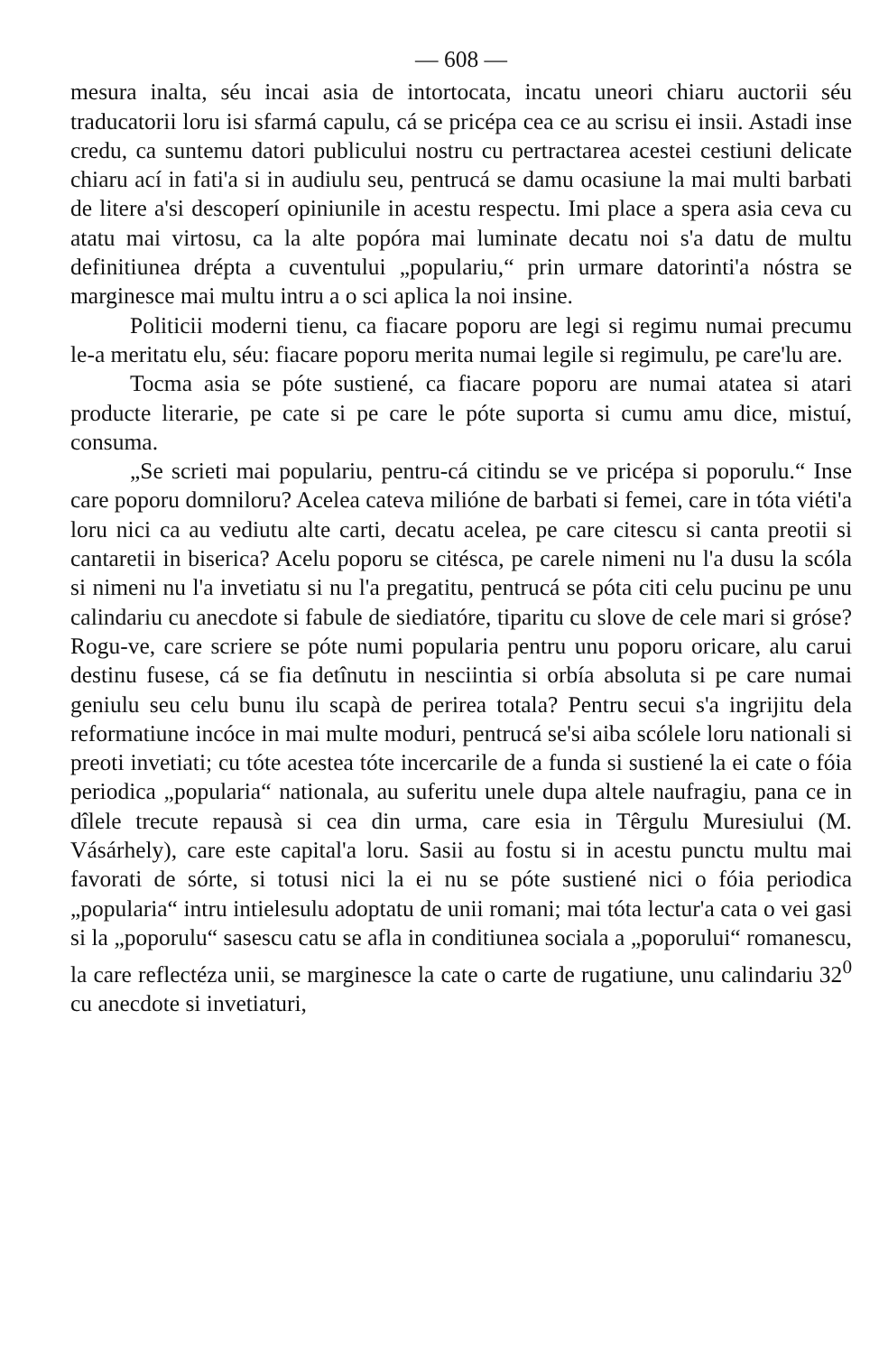— 608 —
mesura inalta, séu incai asia de intortocata, incatu uneori chiaru auctorii séu traducatorii loru isi sfarmá capulu, cá se pricépa cea ce au scrisu ei insii. Astadi inse credu, ca suntemu datori publicului nostru cu pertractarea acestei cestiuni delicate chiaru ací in fati'a si in audiulu seu, pentrucá se damu ocasiune la mai multi barbati de litere a'si descoperí opiniunile in acestu respectu. Imi place a spera asia ceva cu atatu mai virtosu, ca la alte popóra mai luminate decatu noi s'a datu de multu definitiunea drépta a cuventului „populariu,“ prin urmare datorinti'a nóstra se marginesce mai multu intru a o sci aplica la noi insine.
Politicii moderni tienu, ca fiacare poporu are legi si regimu numai precumu le-a meritatu elu, séu: fiacare poporu merita numai legile si regimulu, pe care'lu are.
Tocma asia se póte sustiené, ca fiacare poporu are numai atatea si atari producte literarie, pe cate si pe care le póte suporta si cumu amu dice, mistuí, consuma.
„Se scrieti mai populariu, pentru-cá citindu se ve pricépa si poporulu.“ Inse care poporu domniloru? Acelea cateva milióne de barbati si femei, care in tóta viéti'a loru nici ca au vediutu alte carti, decatu acelea, pe care citescu si canta preotii si cantaretii in biserica? Acelu poporu se citésca, pe carele nimeni nu l'a dusu la scóla si nimeni nu l'a invetiatu si nu l'a pregatitu, pentrucá se póta citi celu pucinu pe unu calindariu cu anecdote si fabule de siediatóre, tiparitu cu slove de cele mari si gróse? Rogu-ve, care scriere se póte numi popularia pentru unu poporu oricare, alu carui destinu fusese, cá se fia detînutu in nesciintia si orbía absoluta si pe care numai geniulu seu celu bunu ilu scapà de perirea totala? Pentru secui s'a ingrijitu dela reformatiune incóce in mai multe moduri, pentrucá se'si aiba scólele loru nationali si preoti invetiati; cu tóte acestea tóte incercarile de a funda si sustiené la ei cate o fóia periodica „popularia“ nationala, au suferitu unele dupa altele naufragiu, pana ce in dîlele trecute repausà si cea din urma, care esia in Têrgulu Muresiului (M. Vásárhely), care este capital'a loru. Sasii au fostu si in acestu punctu multu mai favorati de sórte, si totusi nici la ei nu se póte sustiené nici o fóia periodica „popularia“ intru intielesulu adoptatu de unii romani; mai tóta lectur'a cata o vei gasi si la „poporulu“ sasescu catu se afla in conditiunea sociala a „poporului“ romanescu, la care reflectéza unii, se marginesce la cate o carte de rugatiune, unu calindariu 32<sup>0</sup> cu anecdote si invetiaturi,